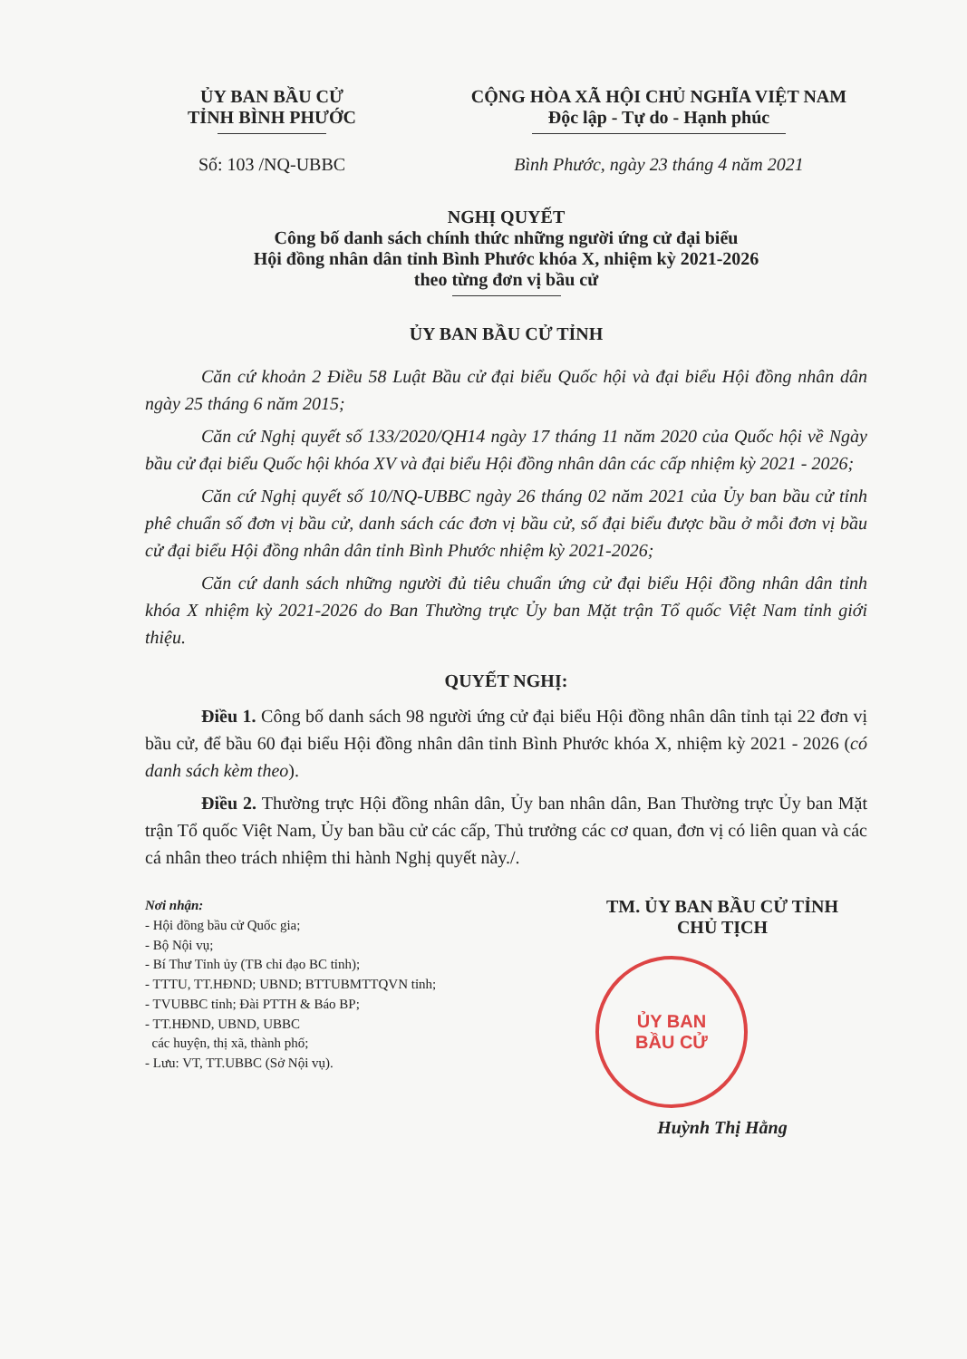ỦY BAN BẦU CỬ
TỈNH BÌNH PHƯỚC
Số: 103 /NQ-UBBC
CỘNG HÒA XÃ HỘI CHỦ NGHĨA VIỆT NAM
Độc lập - Tự do - Hạnh phúc
Bình Phước, ngày 23 tháng 4 năm 2021
NGHỊ QUYẾT
Công bố danh sách chính thức những người ứng cử đại biểu
Hội đồng nhân dân tỉnh Bình Phước khóa X, nhiệm kỳ 2021-2026
theo từng đơn vị bầu cử
ỦY BAN BẦU CỬ TỈNH
Căn cứ khoản 2 Điều 58 Luật Bầu cử đại biểu Quốc hội và đại biểu Hội đồng nhân dân ngày 25 tháng 6 năm 2015;
Căn cứ Nghị quyết số 133/2020/QH14 ngày 17 tháng 11 năm 2020 của Quốc hội về Ngày bầu cử đại biểu Quốc hội khóa XV và đại biểu Hội đồng nhân dân các cấp nhiệm kỳ 2021 - 2026;
Căn cứ Nghị quyết số 10/NQ-UBBC ngày 26 tháng 02 năm 2021 của Ủy ban bầu cử tỉnh phê chuẩn số đơn vị bầu cử, danh sách các đơn vị bầu cử, số đại biểu được bầu ở mỗi đơn vị bầu cử đại biểu Hội đồng nhân dân tỉnh Bình Phước nhiệm kỳ 2021-2026;
Căn cứ danh sách những người đủ tiêu chuẩn ứng cử đại biểu Hội đồng nhân dân tỉnh khóa X nhiệm kỳ 2021-2026 do Ban Thường trực Ủy ban Mặt trận Tổ quốc Việt Nam tỉnh giới thiệu.
QUYẾT NGHỊ:
Điều 1. Công bố danh sách 98 người ứng cử đại biểu Hội đồng nhân dân tỉnh tại 22 đơn vị bầu cử, để bầu 60 đại biểu Hội đồng nhân dân tỉnh Bình Phước khóa X, nhiệm kỳ 2021 - 2026 (có danh sách kèm theo).
Điều 2. Thường trực Hội đồng nhân dân, Ủy ban nhân dân, Ban Thường trực Ủy ban Mặt trận Tổ quốc Việt Nam, Ủy ban bầu cử các cấp, Thủ trưởng các cơ quan, đơn vị có liên quan và các cá nhân theo trách nhiệm thi hành Nghị quyết này./.
Nơi nhận:
- Hội đồng bầu cử Quốc gia;
- Bộ Nội vụ;
- Bí Thư Tỉnh ủy (TB chỉ đạo BC tỉnh);
- TTTU, TT.HĐND; UBND; BTTUBMTTQVN tỉnh;
- TVUBBC tỉnh; Đài PTTH & Báo BP;
- TT.HĐND, UBND, UBBC
các huyện, thị xã, thành phố;
- Lưu: VT, TT.UBBC (Sở Nội vụ).
TM. ỦY BAN BẦU CỬ TỈNH
CHỦ TỊCH
ỦY BAN
BẦU CỬ
Huỳnh Thị Hằng